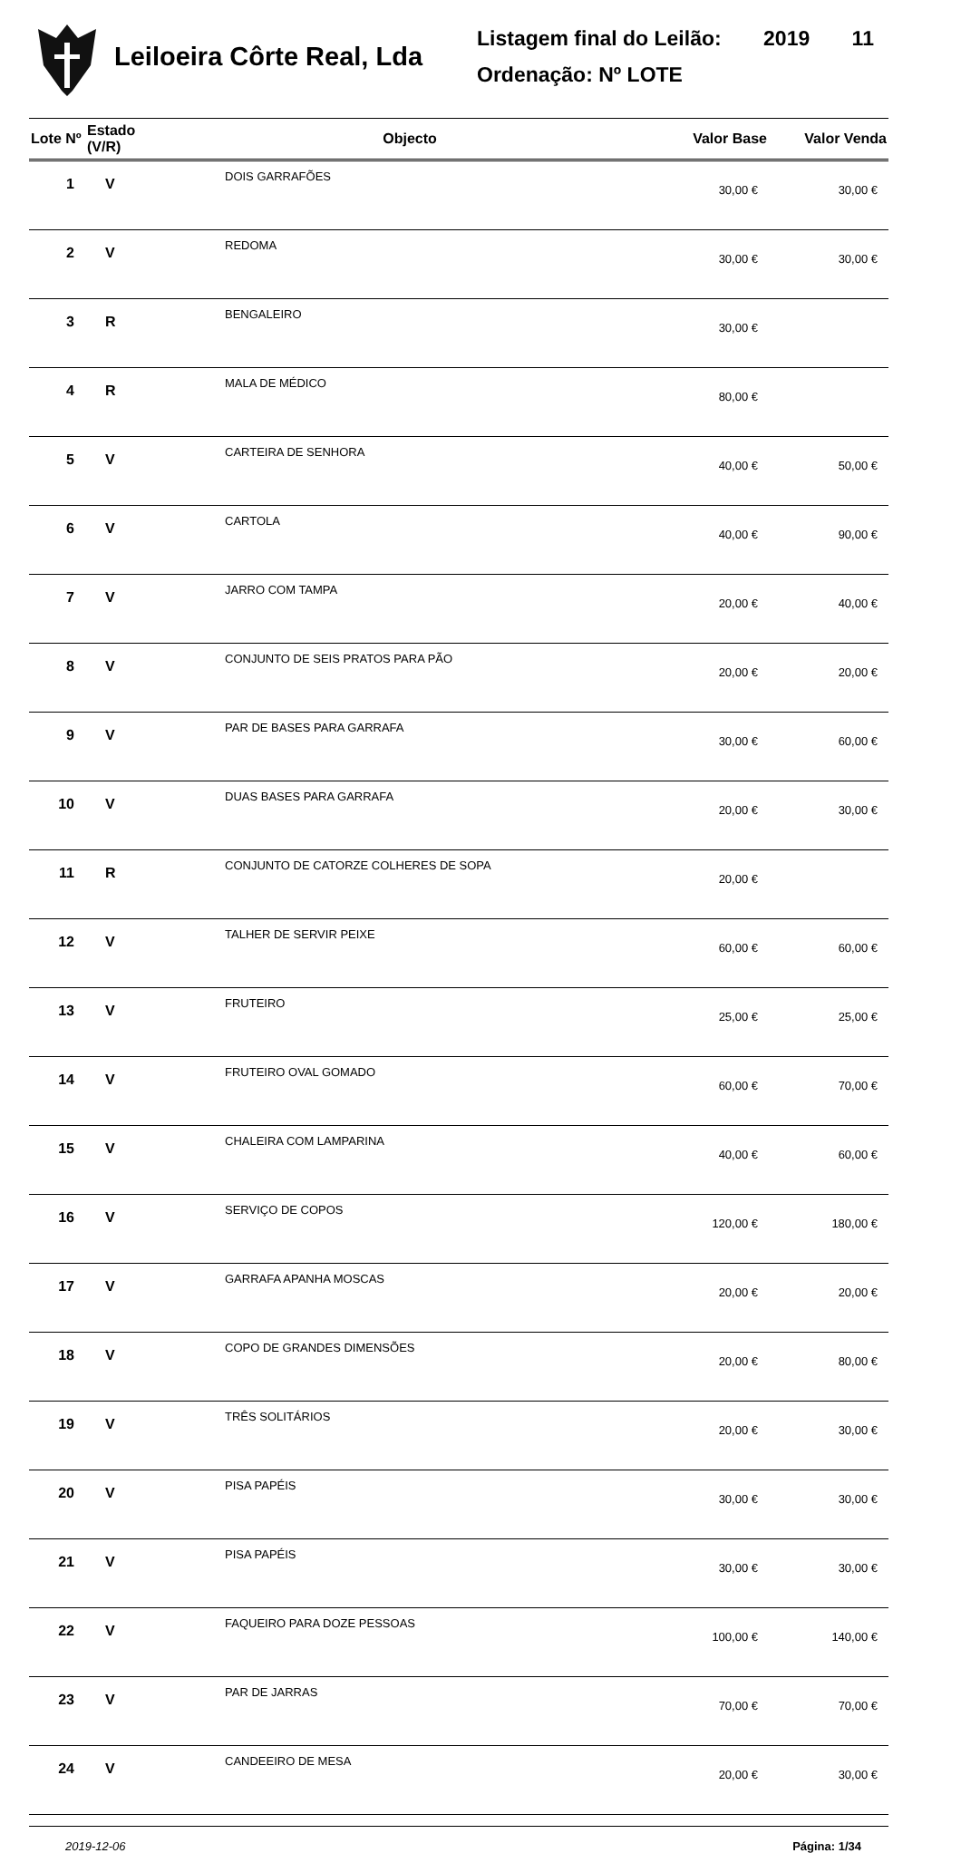Leiloeira Côrte Real, Lda
Listagem final do Leilão: 2019 11
Ordenação: Nº LOTE
| Lote Nº | Estado (V/R) | Objecto | Valor Base | Valor Venda |
| --- | --- | --- | --- | --- |
| 1 | V | DOIS GARRAFÕES | 30,00 € | 30,00 € |
| 2 | V | REDOMA | 30,00 € | 30,00 € |
| 3 | R | BENGALEIRO | 30,00 € | |
| 4 | R | MALA DE MÉDICO | 80,00 € | |
| 5 | V | CARTEIRA DE SENHORA | 40,00 € | 50,00 € |
| 6 | V | CARTOLA | 40,00 € | 90,00 € |
| 7 | V | JARRO COM TAMPA | 20,00 € | 40,00 € |
| 8 | V | CONJUNTO DE SEIS PRATOS PARA PÃO | 20,00 € | 20,00 € |
| 9 | V | PAR DE BASES PARA GARRAFA | 30,00 € | 60,00 € |
| 10 | V | DUAS BASES PARA GARRAFA | 20,00 € | 30,00 € |
| 11 | R | CONJUNTO DE CATORZE COLHERES DE SOPA | 20,00 € | |
| 12 | V | TALHER DE SERVIR PEIXE | 60,00 € | 60,00 € |
| 13 | V | FRUTEIRO | 25,00 € | 25,00 € |
| 14 | V | FRUTEIRO OVAL GOMADO | 60,00 € | 70,00 € |
| 15 | V | CHALEIRA COM LAMPARINA | 40,00 € | 60,00 € |
| 16 | V | SERVIÇO DE COPOS | 120,00 € | 180,00 € |
| 17 | V | GARRAFA APANHA MOSCAS | 20,00 € | 20,00 € |
| 18 | V | COPO DE GRANDES DIMENSÕES | 20,00 € | 80,00 € |
| 19 | V | TRÊS SOLITÁRIOS | 20,00 € | 30,00 € |
| 20 | V | PISA PAPÉIS | 30,00 € | 30,00 € |
| 21 | V | PISA PAPÉIS | 30,00 € | 30,00 € |
| 22 | V | FAQUEIRO PARA DOZE PESSOAS | 100,00 € | 140,00 € |
| 23 | V | PAR DE JARRAS | 70,00 € | 70,00 € |
| 24 | V | CANDEEIRO DE MESA | 20,00 € | 30,00 € |
2019-12-06 Página: 1/34